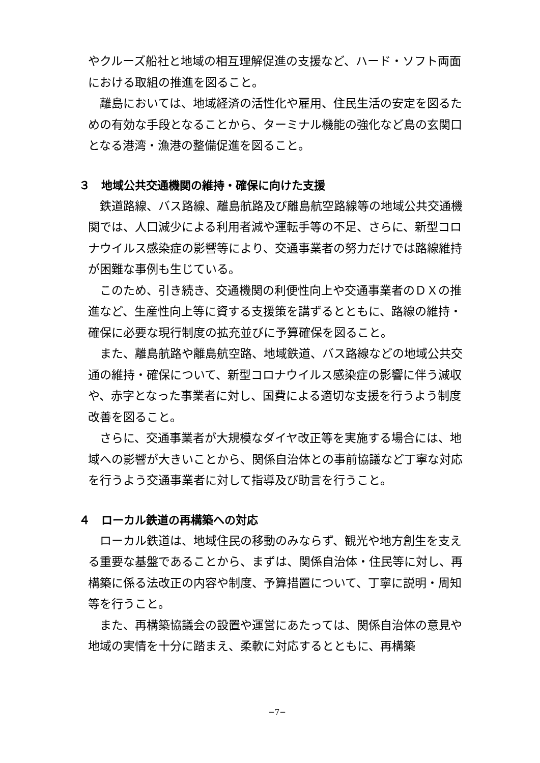やクルーズ船社と地域の相互理解促進の支援など、ハード・ソフト両面における取組の推進を図ること。
離島においては、地域経済の活性化や雇用、住民生活の安定を図るための有効な手段となることから、ターミナル機能の強化など島の玄関口となる港湾・漁港の整備促進を図ること。
３　地域公共交通機関の維持・確保に向けた支援
鉄道路線、バス路線、離島航路及び離島航空路線等の地域公共交通機関では、人口減少による利用者減や運転手等の不足、さらに、新型コロナウイルス感染症の影響等により、交通事業者の努力だけでは路線維持が困難な事例も生じている。
このため、引き続き、交通機関の利便性向上や交通事業者のＤＸの推進など、生産性向上等に資する支援策を講ずるとともに、路線の維持・確保に必要な現行制度の拡充並びに予算確保を図ること。
また、離島航路や離島航空路、地域鉄道、バス路線などの地域公共交通の維持・確保について、新型コロナウイルス感染症の影響に伴う減収や、赤字となった事業者に対し、国費による適切な支援を行うよう制度改善を図ること。
さらに、交通事業者が大規模なダイヤ改正等を実施する場合には、地域への影響が大きいことから、関係自治体との事前協議など丁寧な対応を行うよう交通事業者に対して指導及び助言を行うこと。
４　ローカル鉄道の再構築への対応
ローカル鉄道は、地域住民の移動のみならず、観光や地方創生を支える重要な基盤であることから、まずは、関係自治体・住民等に対し、再構築に係る法改正の内容や制度、予算措置について、丁寧に説明・周知等を行うこと。
また、再構築協議会の設置や運営にあたっては、関係自治体の意見や地域の実情を十分に踏まえ、柔軟に対応するとともに、再構築
−7−